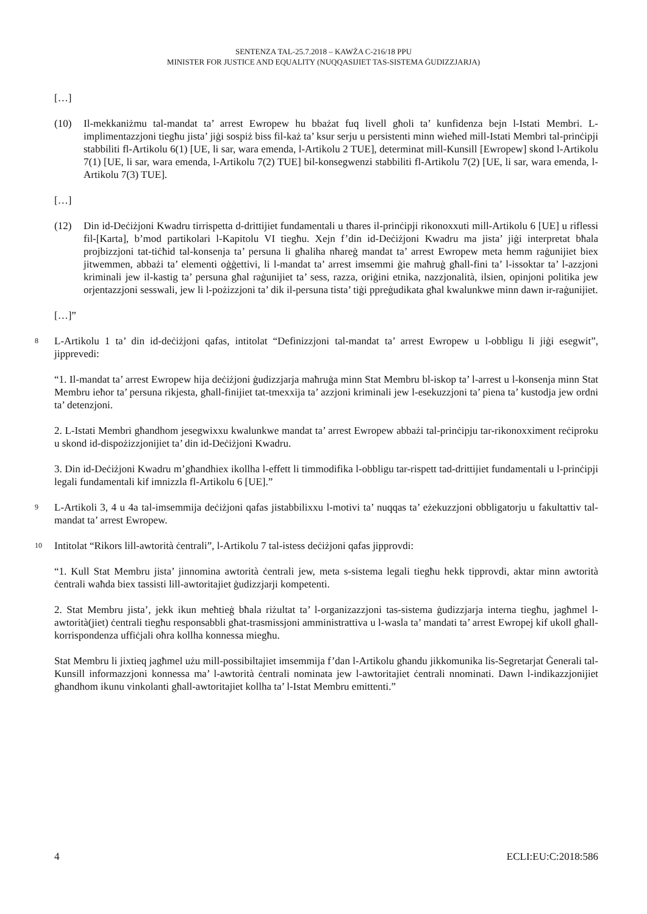SENTENZA TAL-25.7.2018 – KAWŻA C-216/18 PPU
MINISTER FOR JUSTICE AND EQUALITY (NUQQASIJIET TAS-SISTEMA ĠUDIZZJARJA)
[…]
(10) Il-mekkaniżmu tal-mandat ta’ arrest Ewropew hu bbażat fuq livell għoli ta’ kunfidenza bejn l-Istati Membri. L-implimentazzjoni tiegħu jista’ jiġi sospiż biss fil-każ ta’ ksur serju u persistenti minn wieħed mill-Istati Membri tal-prinċipji stabbiliti fl-Artikolu 6(1) [UE, li sar, wara emenda, l-Artikolu 2 TUE], determinat mill-Kunsill [Ewropew] skond l-Artikolu 7(1) [UE, li sar, wara emenda, l-Artikolu 7(2) TUE] bil-konsegwenzi stabbiliti fl-Artikolu 7(2) [UE, li sar, wara emenda, l-Artikolu 7(3) TUE].
[…]
(12) Din id-Deċiżjoni Kwadru tirrispetta d-drittijiet fundamentali u tħares il-prinċipji rikonoxxuti mill-Artikolu 6 [UE] u riflessi fil-[Karta], b’mod partikolari l-Kapitolu VI tiegħu. Xejn f’din id-Deċiżjoni Kwadru ma jista’ jiġi interpretat bħala projbizzjoni tat-tiċħid tal-konsenja ta’ persuna li għaliha nħareġ mandat ta’ arrest Ewropew meta hemm raġunijiet biex jitwemmen, abbażi ta’ elementi oġġettivi, li l-mandat ta’ arrest imsemmi ġie maħruġ għall-fini ta’ l-issoktar ta’ l-azzjoni kriminali jew il-kastig ta’ persuna għal raġunijiet ta’ sess, razza, oriġini etnika, nazzjonalità, ilsien, opinjoni politika jew orjentazzjoni sesswali, jew li l-pożizzjoni ta’ dik il-persuna tista’ tiġi ppreġudikata għal kwalunkwe minn dawn ir-raġunijiet.
[…]”
8
L-Artikolu 1 ta’ din id-deċiżjoni qafas, intitolat “Definizzjoni tal-mandat ta’ arrest Ewropew u l-obbligu li jiġi esegwit”, jipprevedi:
“1. Il-mandat ta’ arrest Ewropew hija deċiżjoni ġudizzjarja maħruġa minn Stat Membru bl-iskop ta’ l-arrest u l-konsenja minn Stat Membru ieħor ta’ persuna rikjesta, għall-finijiet tat-tmexxija ta’ azzjoni kriminali jew l-esekuzzjoni ta’ piena ta’ kustodja jew ordni ta’ detenzjoni.
2. L-Istati Membri għandhom jesegwixxu kwalunkwe mandat ta’ arrest Ewropew abbażi tal-prinċipju tar-rikonoxximent reċiproku u skond id-dispożizzjonijiet ta’ din id-Deċiżjoni Kwadru.
3. Din id-Deċiżjoni Kwadru m’għandhiex ikollha l-effett li timmodifika l-obbligu tar-rispett tad-drittijiet fundamentali u l-prinċipji legali fundamentali kif imnizzla fl-Artikolu 6 [UE].”
9
L-Artikoli 3, 4 u 4a tal-imsemmija deċiżjoni qafas jistabbilixxu l-motivi ta’ nuqqas ta’ eżekuzzjoni obbligatorju u fakultattiv tal-mandat ta’ arrest Ewropew.
10
Intitolat “Rikors lill-awtorità ċentrali”, l-Artikolu 7 tal-istess deċiżjoni qafas jipprovdi:
“1. Kull Stat Membru jista’ jinnomina awtorità ċentrali jew, meta s-sistema legali tiegħu hekk tipprovdi, aktar minn awtorità ċentrali waħda biex tassisti lill-awtoritajiet ġudizzjarji kompetenti.
2. Stat Membru jista’, jekk ikun meħtieġ bħala riżultat ta’ l-organizazzjoni tas-sistema ġudizzjarja interna tiegħu, jagħmel l-awtorità(jiet) ċentrali tiegħu responsabbli għat-trasmissjoni amministrattiva u l-wasla ta’ mandati ta’ arrest Ewropej kif ukoll għall-korrispondenza uffiċjali oħra kollha konnessa miegħu.
Stat Membru li jixtieq jagħmel użu mill-possibiltajiet imsemmija f’dan l-Artikolu għandu jikkomunika lis-Segretarjat Ġenerali tal-Kunsill informazzjoni konnessa ma’ l-awtorità ċentrali nominata jew l-awtoritajiet ċentrali nnominati. Dawn l-indikazzjonijiet għandhom ikunu vinkolanti għall-awtoritajiet kollha ta’ l-Istat Membru emittenti.”
4 ECLI:EU:C:2018:586